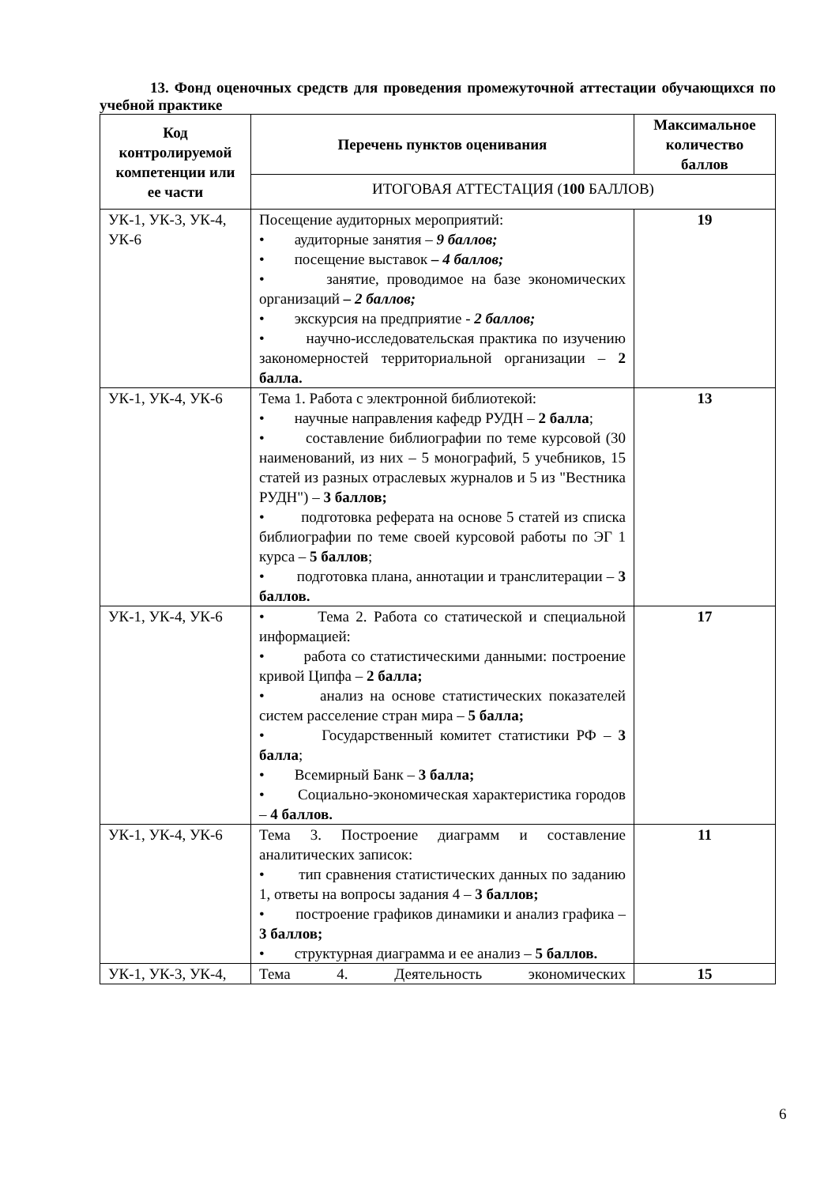13. Фонд оценочных средств для проведения промежуточной аттестации обучающихся по учебной практике
| Код контролируемой компетенции или ее части | Перечень пунктов оценивания | Максимальное количество баллов |
| --- | --- | --- |
| | ИТОГОВАЯ АТТЕСТАЦИЯ ( 100 БАЛЛОВ) | |
| УК-1, УК-3, УК-4, УК-6 | Посещение аудиторных мероприятий: • аудиторные занятия – 9 баллов; • посещение выставок – 4 баллов; • занятие, проводимое на базе экономических организаций – 2 баллов; • экскурсия на предприятие - 2 баллов; • научно-исследовательская практика по изучению закономерностей территориальной организации – 2 балла. | 19 |
| УК-1, УК-4, УК-6 | Тема 1. Работа с электронной библиотекой: • научные направления кафедр РУДН – 2 балла ; • составление библиографии по теме курсовой (30 наименований, из них – 5 монографий, 5 учебников, 15 статей из разных отраслевых журналов и 5 из "Вестника РУДН") – 3 баллов; • подготовка реферата на основе 5 статей из списка библиографии по теме своей курсовой работы по ЭГ 1 курса – 5 баллов ; • подготовка плана, аннотации и транслитерации – 3 баллов. | 13 |
| УК-1, УК-4, УК-6 | • Тема 2. Работа со статической и специальной информацией: • работа со статистическими данными: построение кривой Ципфа – 2 балла; • анализ на основе статистических показателей систем расселение стран мира – 5 балла; • Государственный комитет статистики РФ – 3 балла ; • Всемирный Банк – 3 балла; • Социально-экономическая характеристика городов – 4 баллов. | 17 |
| УК-1, УК-4, УК-6 | Тема 3. Построение диаграмм и составление аналитических записок: • тип сравнения статистических данных по заданию 1, ответы на вопросы задания 4 – 3 баллов; • построение графиков динамики и анализ графика – 3 баллов; • структурная диаграмма и ее анализ – 5 баллов. | 11 |
| УК-1, УК-3, УК-4, | Тема 4. Деятельность экономических | 15 |
6